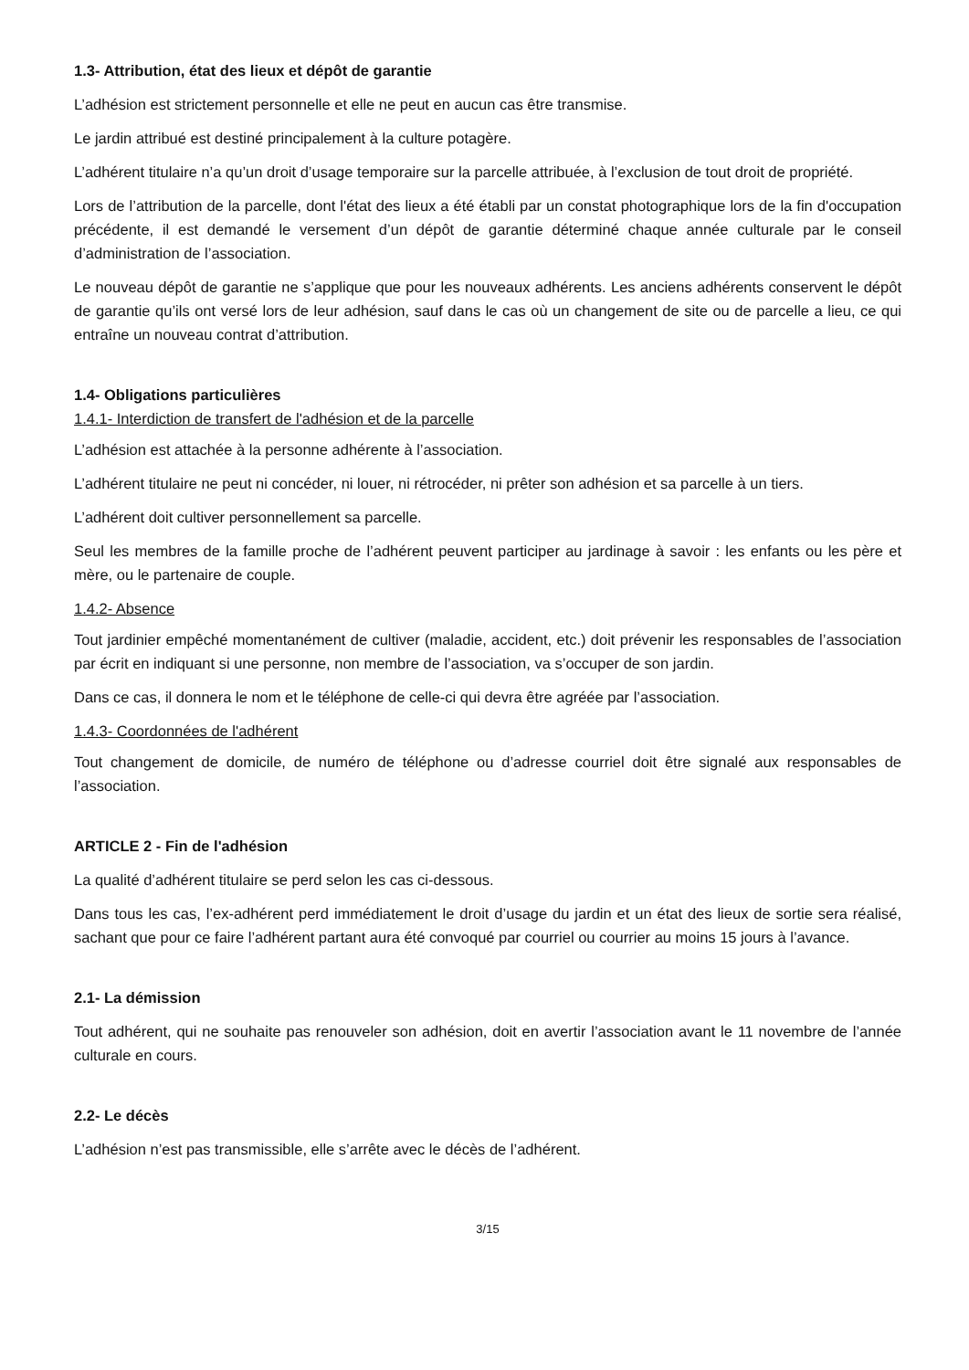1.3- Attribution, état des lieux et dépôt de garantie
L’adhésion est strictement personnelle et elle ne peut en aucun cas être transmise.
Le jardin attribué est destiné principalement à la culture potagère.
L’adhérent titulaire n’a qu’un droit d’usage temporaire sur la parcelle attribuée, à l’exclusion de tout droit de propriété.
Lors de l’attribution de la parcelle, dont l'état des lieux a été établi par un constat photographique lors de la fin d'occupation précédente, il est demandé le versement d’un dépôt de garantie déterminé chaque année culturale par le conseil d’administration de l’association.
Le nouveau dépôt de garantie ne s’applique que pour les nouveaux adhérents. Les anciens adhérents conservent le dépôt de garantie qu’ils ont versé lors de leur adhésion, sauf dans le cas où un changement de site ou de parcelle a lieu, ce qui entraîne un nouveau contrat d’attribution.
1.4- Obligations particulières
1.4.1- Interdiction de transfert de l'adhésion et de la parcelle
L’adhésion est attachée à la personne adhérente à l’association.
L’adhérent titulaire ne peut ni concéder, ni louer, ni rétrocéder, ni prêter son adhésion et sa parcelle à un tiers.
L’adhérent doit cultiver personnellement sa parcelle.
Seul les membres de la famille proche de l’adhérent peuvent participer au jardinage à savoir : les enfants ou les père et mère, ou le partenaire de couple.
1.4.2- Absence
Tout jardinier empêché momentanément de cultiver (maladie, accident, etc.) doit prévenir les responsables de l’association par écrit en indiquant si une personne, non membre de l’association, va s’occuper de son jardin.
Dans ce cas, il donnera le nom et le téléphone de celle-ci qui devra être agréée par l’association.
1.4.3- Coordonnées de l'adhérent
Tout changement de domicile, de numéro de téléphone ou d’adresse courriel doit être signalé aux responsables de l’association.
ARTICLE 2 - Fin de l'adhésion
La qualité d’adhérent titulaire se perd selon les cas ci-dessous.
Dans tous les cas, l’ex-adhérent perd immédiatement le droit d’usage du jardin et un état des lieux de sortie sera réalisé, sachant que pour ce faire l’adhérent partant aura été convoqué par courriel ou courrier au moins 15 jours à l’avance.
2.1- La démission
Tout adhérent, qui ne souhaite pas renouveler son adhésion, doit en avertir l’association avant le 11 novembre de l’année culturale en cours.
2.2- Le décès
L’adhésion n’est pas transmissible, elle s’arrête avec le décès de l’adhérent.
3/15